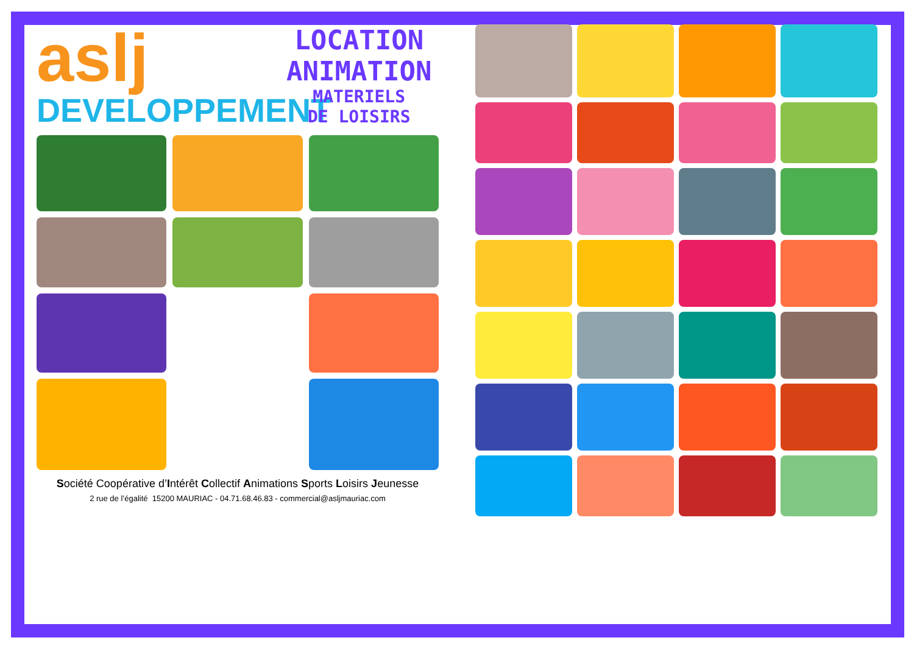aslj
DEVELOPPEMENT
LOCATION
ANIMATION
MATERIELS
DE LOISIRS
Société Coopérative d’Intérêt Collectif Animations Sports Loisirs Jeunesse
2 rue de l’égalité 15200 MAURIAC - 04.71.68.46.83 - commercial@asljmauriac.com